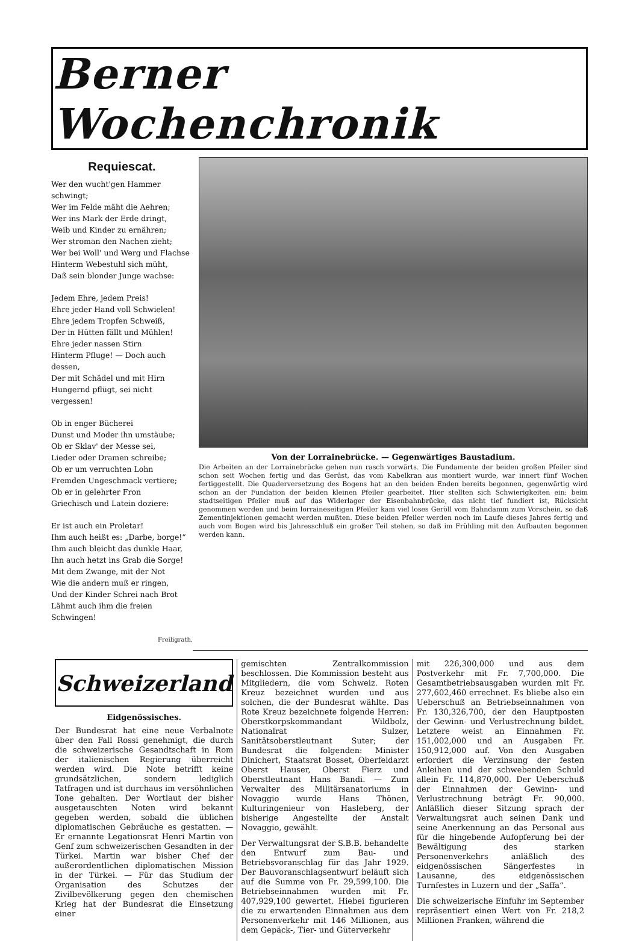Berner Wochenchronik
Requiescat.
Wer den wucht'gen Hammer schwingt;
Wer im Felde mäht die Aehren;
Wer ins Mark der Erde dringt,
Weib und Kinder zu ernähren;
Wer stroman den Nachen zieht;
Wer bei Woll' und Werg und Flachse
Hinterm Webestuhl sich müht,
Daß sein blonder Junge wachse:
Jedem Ehre, jedem Preis!
Ehre jeder Hand voll Schwielen!
Ehre jedem Tropfen Schweiß,
Der in Hütten fällt und Mühlen!
Ehre jeder nassen Stirn
Hinterm Pfluge! — Doch auch dessen,
Der mit Schädel und mit Hirn
Hungernd pflügt, sei nicht vergessen!
Ob in enger Bücherei
Dunst und Moder ihn umstäube;
Ob er Sklav' der Messe sei,
Lieder oder Dramen schreibe;
Ob er um verruchten Lohn
Fremden Ungeschmack vertiere;
Ob er in gelehrter Fron
Griechisch und Latein doziere:
Er ist auch ein Proletar!
Ihm auch heißt es: „Darbe, borge!“
Ihm auch bleicht das dunkle Haar,
Ihn auch hetzt ins Grab die Sorge!
Mit dem Zwange, mit der Not
Wie die andern muß er ringen,
Und der Kinder Schrei nach Brot
Lähmt auch ihm die freien Schwingen!
Freiligrath.
Von der Lorrainebrücke. — Gegenwärtiges Baustadium.
Die Arbeiten an der Lorrainebrücke gehen nun rasch vorwärts. Die Fundamente der beiden großen Pfeiler sind schon seit Wochen fertig und das Gerüst, das vom Kabelkran aus montiert wurde, war innert fünf Wochen fertiggestellt. Die Quaderversetzung des Bogens hat an den beiden Enden bereits begonnen, gegenwärtig wird schon an der Fundation der beiden kleinen Pfeiler gearbeitet. Hier stellten sich Schwierigkeiten ein: beim stadtseitigen Pfeiler muß auf das Widerlager der Eisenbahnbrücke, das nicht tief fundiert ist, Rücksicht genommen werden und beim lorraineseitigen Pfeiler kam viel loses Geröll vom Bahndamm zum Vorschein, so daß Zementinjektionen gemacht werden mußten. Diese beiden Pfeiler werden noch im Laufe dieses Jahres fertig und auch vom Bogen wird bis Jahresschluß ein großer Teil stehen, so daß im Frühling mit den Aufbauten begonnen werden kann.
Schweizerland
Eidgenössisches.
Der Bundesrat hat eine neue Verbalnote über den Fall Rossi genehmigt, die durch die schweizerische Gesandtschaft in Rom der italienischen Regierung überreicht werden wird. Die Note betrifft keine grundsätzlichen, sondern lediglich Tatfragen und ist durchaus im versöhnlichen Tone gehalten. Der Wortlaut der bisher ausgetauschten Noten wird bekannt gegeben werden, sobald die üblichen diplomatischen Gebräuche es gestatten. — Er ernannte Legationsrat Henri Martin von Genf zum schweizerischen Gesandten in der Türkei. Martin war bisher Chef der außerordentlichen diplomatischen Mission in der Türkei. — Für das Studium der Organisation des Schutzes der Zivilbevölkerung gegen den chemischen Krieg hat der Bundesrat die Einsetzung einer
gemischten Zentralkommission beschlossen. Die Kommission besteht aus Mitgliedern, die vom Schweiz. Roten Kreuz bezeichnet wurden und aus solchen, die der Bundesrat wählte. Das Rote Kreuz bezeichnete folgende Herren: Oberstkorpskommandant Wildbolz, Nationalrat Sulzer, Sanitätsoberstleutnant Suter; der Bundesrat die folgenden: Minister Dinichert, Staatsrat Bosset, Oberfeldarzt Oberst Hauser, Oberst Fierz und Oberstleutnant Hans Bandi. — Zum Verwalter des Militärsanatoriums in Novaggio wurde Hans Thönen, Kulturingenieur von Hasleberg, der bisherige Angestellte der Anstalt Novaggio, gewählt.
Der Verwaltungsrat der S.B.B. behandelte den Entwurf zum Bau- und Betriebsvoranschlag für das Jahr 1929. Der Bauvoranschlagsentwurf beläuft sich auf die Summe von Fr. 29,599,100. Die Betriebseinnahmen wurden mit Fr. 407,929,100 gewertet. Hiebei figurieren die zu erwartenden Einnahmen aus dem Personenverkehr mit 146 Millionen, aus dem Gepäck-, Tier- und Güterverkehr
mit 226,300,000 und aus dem Postverkehr mit Fr. 7,700,000. Die Gesamtbetriebsausgaben wurden mit Fr. 277,602,460 errechnet. Es bliebe also ein Ueberschuß an Betriebseinnahmen von Fr. 130,326,700, der den Hauptposten der Gewinn- und Verlustrechnung bildet. Letztere weist an Einnahmen Fr. 151,002,000 und an Ausgaben Fr. 150,912,000 auf. Von den Ausgaben erfordert die Verzinsung der festen Anleihen und der schwebenden Schuld allein Fr. 114,870,000. Der Ueberschuß der Einnahmen der Gewinn- und Verlustrechnung beträgt Fr. 90,000. Anläßlich dieser Sitzung sprach der Verwaltungsrat auch seinen Dank und seine Anerkennung an das Personal aus für die hingebende Aufopferung bei der Bewältigung des starken Personenverkehrs anläßlich des eidgenössischen Sängerfestes in Lausanne, des eidgenössischen Turnfestes in Luzern und der „Saffa“.
Die schweizerische Einfuhr im September repräsentiert einen Wert von Fr. 218,2 Millionen Franken, während die